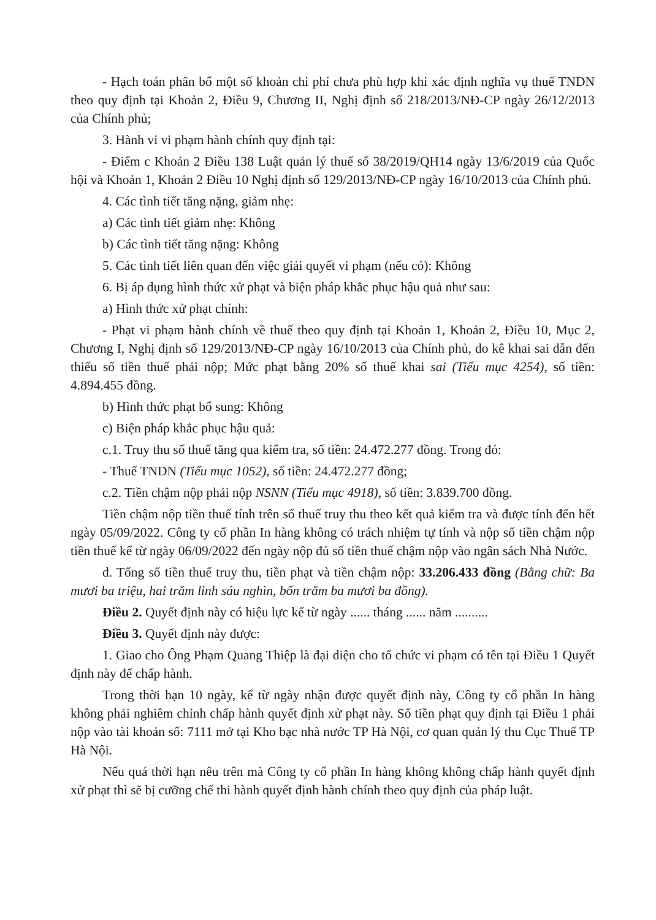- Hạch toán phân bổ một số khoản chi phí chưa phù hợp khi xác định nghĩa vụ thuế TNDN theo quy định tại Khoản 2, Điều 9, Chương II, Nghị định số 218/2013/NĐ-CP ngày 26/12/2013 của Chính phủ;
3. Hành vi vi phạm hành chính quy định tại:
- Điểm c Khoản 2 Điều 138 Luật quản lý thuế số 38/2019/QH14 ngày 13/6/2019 của Quốc hội và Khoản 1, Khoản 2 Điều 10 Nghị định số 129/2013/NĐ-CP ngày 16/10/2013 của Chính phủ.
4. Các tình tiết tăng nặng, giảm nhẹ:
a) Các tình tiết giảm nhẹ: Không
b) Các tình tiết tăng nặng: Không
5. Các tình tiết liên quan đến việc giải quyết vi phạm (nếu có): Không
6. Bị áp dụng hình thức xử phạt và biện pháp khắc phục hậu quả như sau:
a) Hình thức xử phạt chính:
- Phạt vi phạm hành chính về thuế theo quy định tại Khoản 1, Khoản 2, Điều 10, Mục 2, Chương I, Nghị định số 129/2013/NĐ-CP ngày 16/10/2013 của Chính phủ, do kê khai sai dẫn đến thiếu số tiền thuế phải nộp; Mức phạt bằng 20% số thuế khai sai (Tiểu mục 4254), số tiền: 4.894.455 đồng.
b) Hình thức phạt bổ sung: Không
c) Biện pháp khắc phục hậu quả:
c.1. Truy thu số thuế tăng qua kiểm tra, số tiền: 24.472.277 đồng. Trong đó:
- Thuế TNDN (Tiểu mục 1052), số tiền: 24.472.277 đồng;
c.2. Tiền chậm nộp phải nộp NSNN (Tiểu mục 4918), số tiền: 3.839.700 đồng.
Tiền chậm nộp tiền thuế tính trên số thuế truy thu theo kết quả kiểm tra và được tính đến hết ngày 05/09/2022. Công ty cổ phần In hàng không có trách nhiệm tự tính và nộp số tiền chậm nộp tiền thuế kể từ ngày 06/09/2022 đến ngày nộp đủ số tiền thuế chậm nộp vào ngân sách Nhà Nước.
d. Tổng số tiền thuế truy thu, tiền phạt và tiền chậm nộp: 33.206.433 đồng (Bằng chữ: Ba mươi ba triệu, hai trăm linh sáu nghìn, bốn trăm ba mươi ba đồng).
Điều 2. Quyết định này có hiệu lực kể từ ngày ...... tháng ...... năm ..........
Điều 3. Quyết định này được:
1. Giao cho Ông Phạm Quang Thiệp là đại diện cho tổ chức vi phạm có tên tại Điều 1 Quyết định này để chấp hành.
Trong thời hạn 10 ngày, kể từ ngày nhận được quyết định này, Công ty cổ phần In hàng không phải nghiêm chỉnh chấp hành quyết định xử phạt này. Số tiền phạt quy định tại Điều 1 phải nộp vào tài khoản số: 7111 mở tại Kho bạc nhà nước TP Hà Nội, cơ quan quản lý thu Cục Thuế TP Hà Nội.
Nếu quá thời hạn nêu trên mà Công ty cổ phần In hàng không không chấp hành quyết định xử phạt thì sẽ bị cưỡng chế thi hành quyết định hành chính theo quy định của pháp luật.